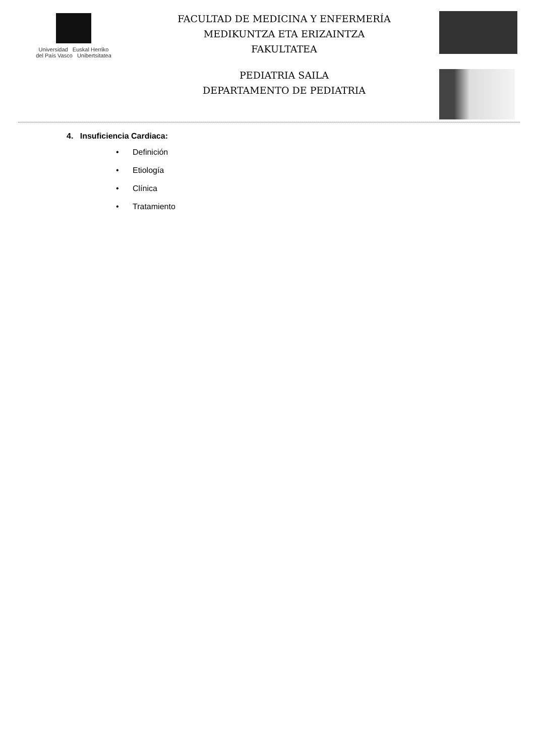Universidad Euskal Herriko
del País Vasco Unibertsitatea
FACULTAD DE MEDICINA Y ENFERMERÍA
MEDIKUNTZA ETA ERIZAINTZA
FAKULTATEA
PEDIATRIA SAILA
DEPARTAMENTO DE PEDIATRIA
4. Insuficiencia Cardiaca:
• Definición
• Etiología
• Clínica
• Tratamiento